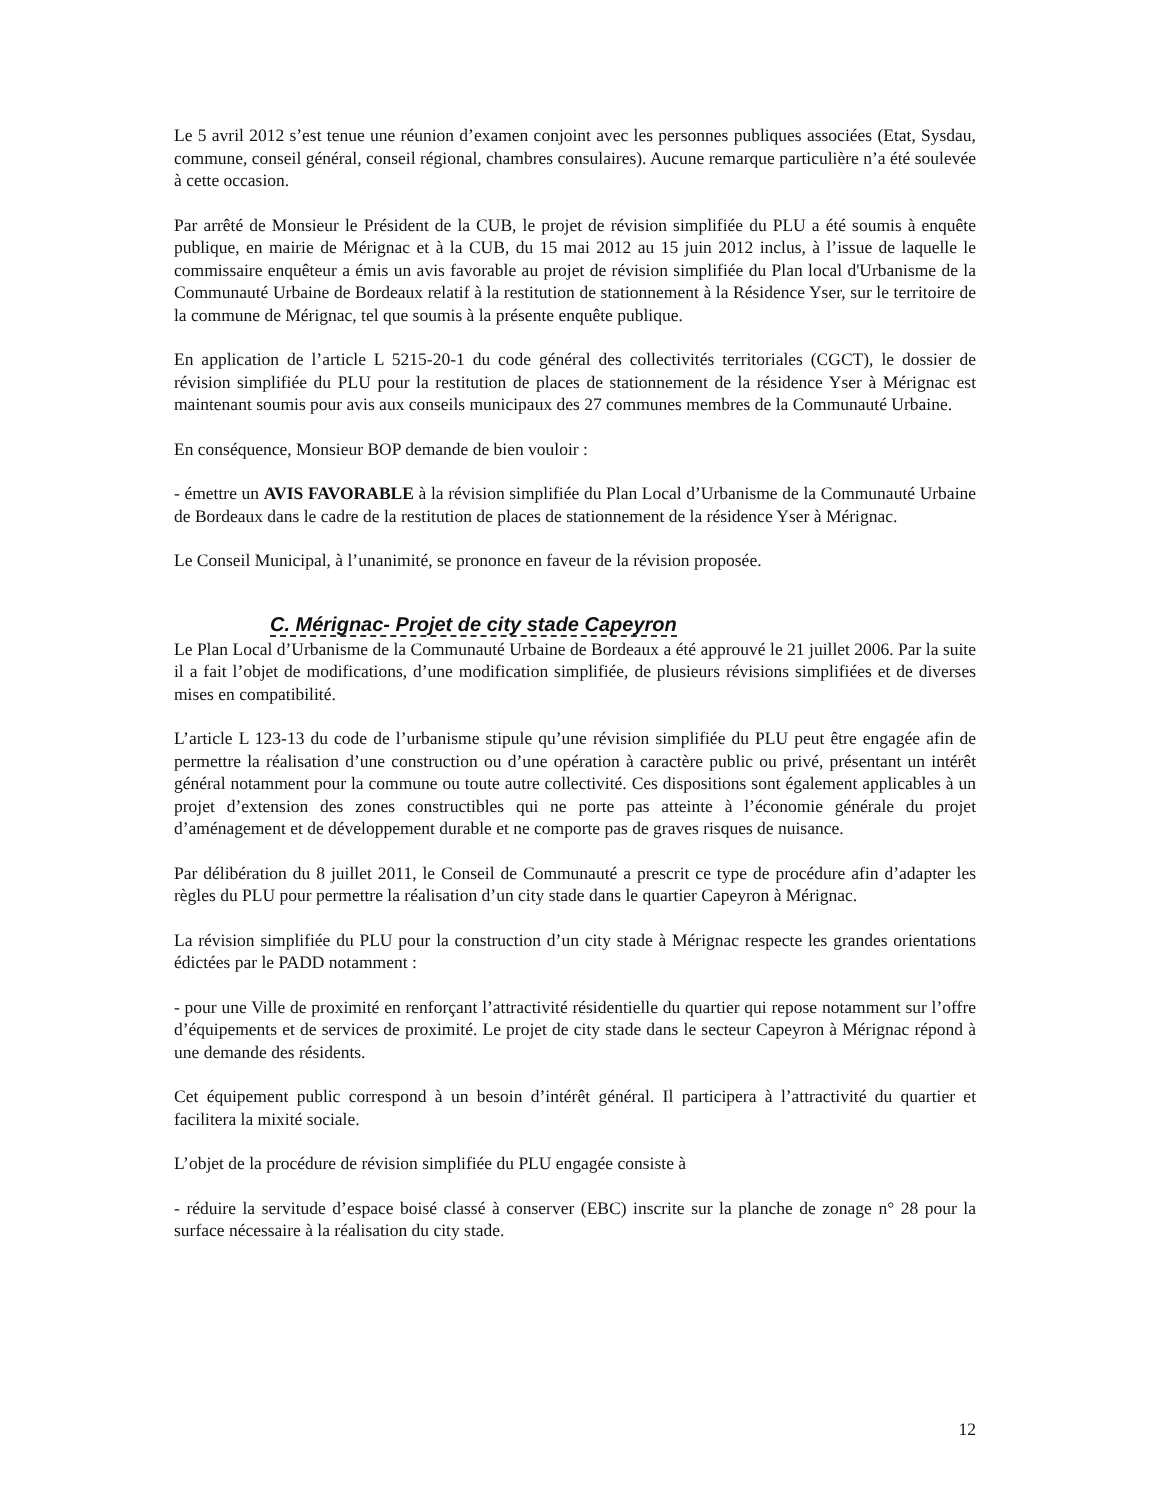Le 5 avril 2012 s’est tenue une réunion d’examen conjoint avec les personnes publiques associées (Etat, Sysdau, commune, conseil général, conseil régional, chambres consulaires). Aucune remarque particulière n’a été soulevée à cette occasion.
Par arrêté de Monsieur le Président de la CUB, le projet de révision simplifiée du PLU a été soumis à enquête publique, en mairie de Mérignac et à la CUB, du 15 mai 2012 au 15 juin 2012 inclus, à l’issue de laquelle le commissaire enquêteur a émis un avis favorable au projet de révision simplifiée du Plan local d'Urbanisme de la Communauté Urbaine de Bordeaux relatif à la restitution de stationnement à la Résidence Yser, sur le territoire de la commune de Mérignac, tel que soumis à la présente enquête publique.
En application de l’article L 5215-20-1 du code général des collectivités territoriales (CGCT), le dossier de révision simplifiée du PLU pour la restitution de places de stationnement de la résidence Yser à Mérignac est maintenant soumis pour avis aux conseils municipaux des 27 communes membres de la Communauté Urbaine.
En conséquence, Monsieur BOP demande de bien vouloir :
- émettre un AVIS FAVORABLE à la révision simplifiée du Plan Local d’Urbanisme de la Communauté Urbaine de Bordeaux dans le cadre de la restitution de places de stationnement de la résidence Yser à Mérignac.
Le Conseil Municipal, à l’unanimité, se prononce en faveur de la révision proposée.
C. Mérignac- Projet de city stade Capeyron
Le Plan Local d’Urbanisme de la Communauté Urbaine de Bordeaux a été approuvé le 21 juillet 2006. Par la suite il a fait l’objet de modifications, d’une modification simplifiée, de plusieurs révisions simplifiées et de diverses mises en compatibilité.
L’article L 123-13 du code de l’urbanisme stipule qu’une révision simplifiée du PLU peut être engagée afin de permettre la réalisation d’une construction ou d’une opération à caractère public ou privé, présentant un intérêt général notamment pour la commune ou toute autre collectivité. Ces dispositions sont également applicables à un projet d’extension des zones constructibles qui ne porte pas atteinte à l’économie générale du projet d’aménagement et de développement durable et ne comporte pas de graves risques de nuisance.
Par délibération du 8 juillet 2011, le Conseil de Communauté a prescrit ce type de procédure afin d’adapter les règles du PLU pour permettre la réalisation d’un city stade dans le quartier Capeyron à Mérignac.
La révision simplifiée du PLU pour la construction d’un city stade à Mérignac respecte les grandes orientations édictées par le PADD notamment :
- pour une Ville de proximité en renforçant l’attractivité résidentielle du quartier qui repose notamment sur l’offre d’équipements et de services de proximité. Le projet de city stade dans le secteur Capeyron à Mérignac répond à une demande des résidents.
Cet équipement public correspond à un besoin d’intérêt général. Il participera à l’attractivité du quartier et facilitera la mixité sociale.
L’objet de la procédure de révision simplifiée du PLU engagée consiste à
- réduire la servitude d’espace boisé classé à conserver (EBC) inscrite sur la planche de zonage n° 28 pour la surface nécessaire à la réalisation du city stade.
12